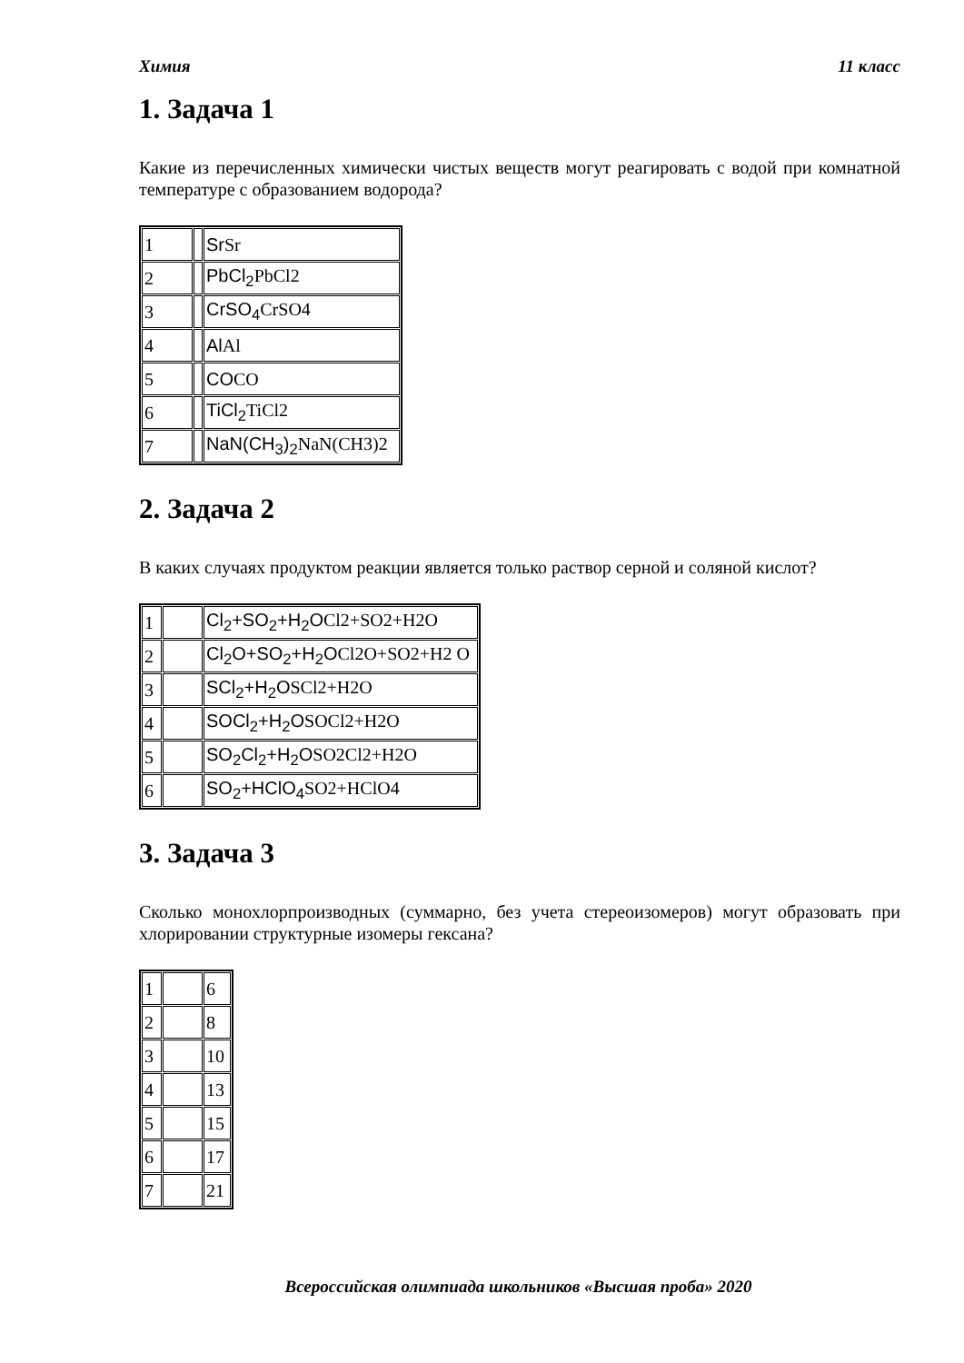Химия 11 класс
1. Задача 1
Какие из перечисленных химически чистых веществ могут реагировать с водой при комнатной температуре с образованием водорода?
| 1 | | Sr Sr |
| 2 | | PbCl<sub>2</sub> PbCl2 |
| 3 | | CrSO<sub>4</sub> CrSO4 |
| 4 | | Al Al |
| 5 | | CO CO |
| 6 | | TiCl<sub>2</sub> TiCl2 |
| 7 | | NaN(CH<sub>3</sub>)<sub>2</sub> NaN(CH3)2 |
2. Задача 2
В каких случаях продуктом реакции является только раствор серной и соляной кислот?
| 1 | | Cl<sub>2</sub>+SO<sub>2</sub>+H<sub>2</sub>O Cl2+SO2+H2O |
| 2 | | Cl<sub>2</sub>O+SO<sub>2</sub>+H<sub>2</sub>O Cl2O+SO2+H2 O |
| 3 | | SCl<sub>2</sub>+H<sub>2</sub>O SCl2+H2O |
| 4 | | SOCl<sub>2</sub>+H<sub>2</sub>O SOCl2+H2O |
| 5 | | SO<sub>2</sub>Cl<sub>2</sub>+H<sub>2</sub>O SO2Cl2+H2O |
| 6 | | SO<sub>2</sub>+HClO<sub>4</sub> SO2+HClO4 |
3. Задача 3
Сколько монохлорпроизводных (суммарно, без учета стереоизомеров) могут образовать при хлорировании структурные изомеры гексана?
| 1 | | 6 |
| 2 | | 8 |
| 3 | | 10 |
| 4 | | 13 |
| 5 | | 15 |
| 6 | | 17 |
| 7 | | 21 |
Всероссийская олимпиада школьников «Высшая проба» 2020